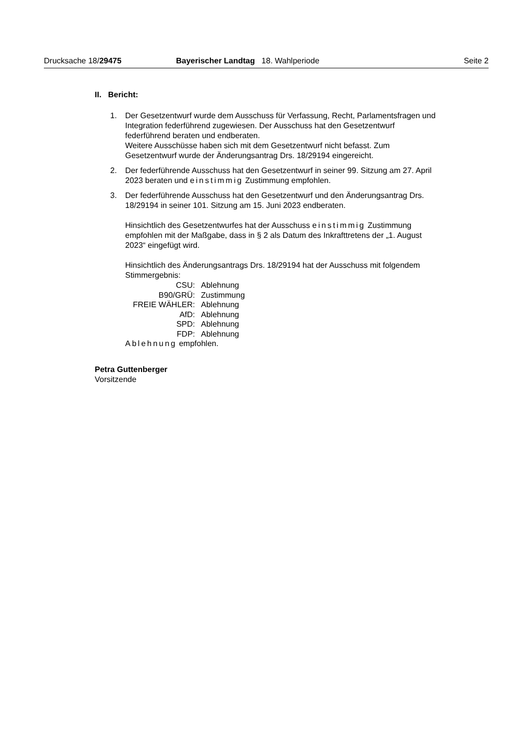Drucksache 18/29475 Bayerischer Landtag 18. Wahlperiode Seite 2
II. Bericht:
1. Der Gesetzentwurf wurde dem Ausschuss für Verfassung, Recht, Parlaments­fragen und Integration federführend zugewiesen. Der Ausschuss hat den Ge­setzentwurf federführend beraten und endberaten.
Weitere Ausschüsse haben sich mit dem Gesetzentwurf nicht befasst. Zum Gesetzentwurf wurde der Änderungsantrag Drs. 18/29194 eingereicht.
2. Der federführende Ausschuss hat den Gesetzentwurf in seiner 99. Sitzung am 27. April 2023 beraten und einstimmig Zustimmung empfohlen.
3. Der federführende Ausschuss hat den Gesetzentwurf und den Änderungsan­trag Drs. 18/29194 in seiner 101. Sitzung am 15. Juni 2023 endberaten.
Hinsichtlich des Gesetzentwurfes hat der Ausschuss einstimmig Zustim­mung empfohlen mit der Maßgabe, dass in § 2 als Datum des Inkrafttretens der „1. August 2023“ eingefügt wird.
Hinsichtlich des Änderungsantrags Drs. 18/29194 hat der Ausschuss mit fol­gendem Stimmergebnis:
| CSU: | Ablehnung |
| B90/GRÜ: | Zustimmung |
| FREIE WÄHLER: | Ablehnung |
| AfD: | Ablehnung |
| SPD: | Ablehnung |
| FDP: | Ablehnung |
Ablehnung empfohlen.
Petra Guttenberger
Vorsitzende